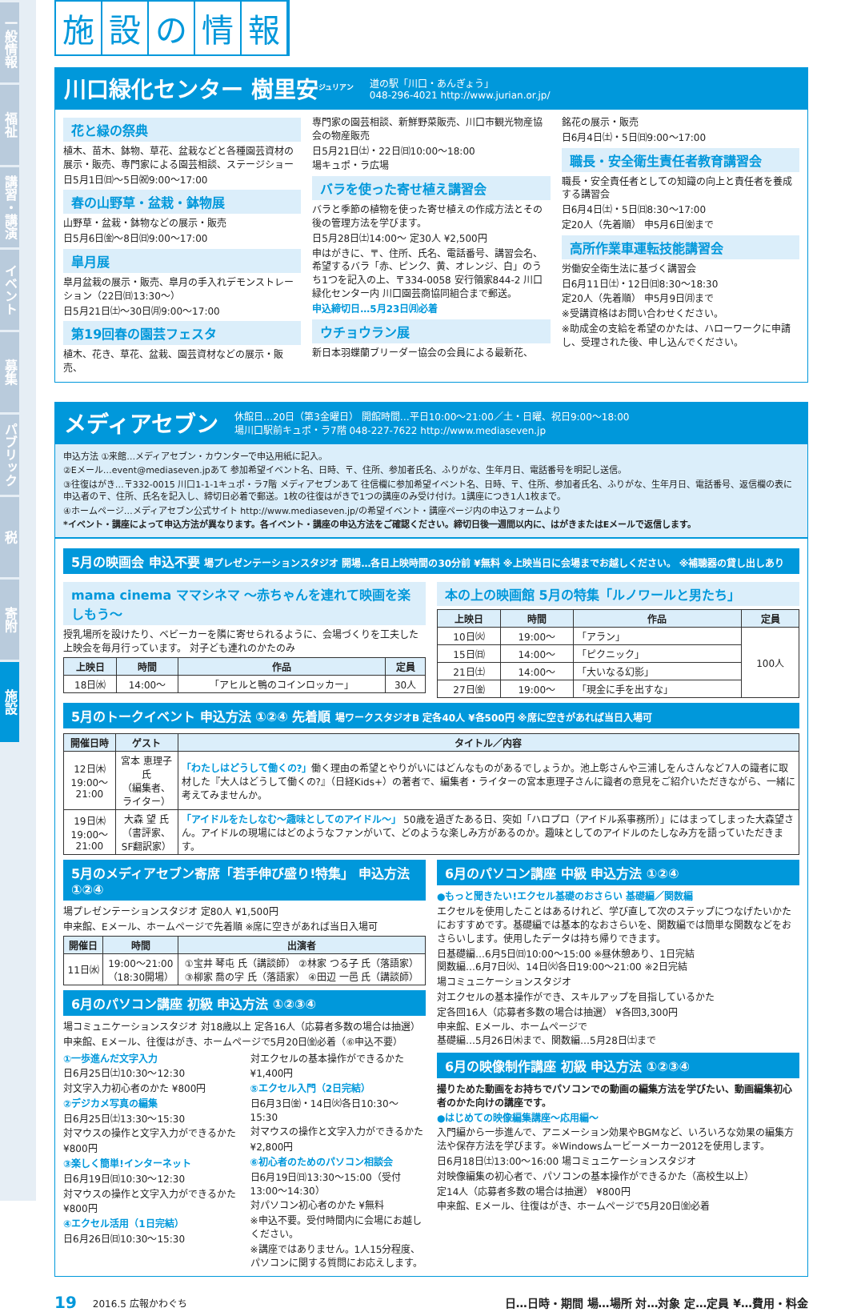一般情報
福祉
講習・講演
イベント
募集
パブリック
税
寄附
施設
施設の情報
川口緑化センター 樹里安<sup>ジュリアン</sup>
道の駅「川口・あんぎょう」
048-296-4021 http://www.jurian.or.jp/
花と緑の祭典
植木、苗木、鉢物、草花、盆栽などと各種園芸資材の展示・販売、専門家による園芸相談、ステージショー
日5月1日㈰～5日㈷9:00～17:00
春の山野草・盆栽・鉢物展
山野草・盆栽・鉢物などの展示・販売
日5月6日㈮～8日㈰9:00～17:00
皐月展
皐月盆栽の展示・販売、皐月の手入れデモンストレーション（22日㈰13:30～）
日5月21日㈯～30日㈪9:00～17:00
第19回春の園芸フェスタ
植木、花き、草花、盆栽、園芸資材などの展示・販売、
専門家の園芸相談、新鮮野菜販売、川口市観光物産協会の物産販売
日5月21日㈯・22日㈰10:00～18:00
場キュポ・ラ広場
バラを使った寄せ植え講習会
バラと季節の植物を使った寄せ植えの作成方法とその後の管理方法を学びます。
日5月28日㈯14:00～ 定30人 ¥2,500円
申はがきに、〒、住所、氏名、電話番号、講習会名、希望するバラ「赤、ピンク、黄、オレンジ、白」のうち1つを記入の上、〒334-0058 安行領家844-2 川口緑化センター内 川口園芸商協同組合まで郵送。
申込締切日…5月23日㈪必着
ウチョウラン展
新日本羽蝶蘭ブリーダー協会の会員による最新花、
銘花の展示・販売
日6月4日㈯・5日㈰9:00～17:00
職長・安全衛生責任者教育講習会
職長・安全責任者としての知識の向上と責任者を養成する講習会
日6月4日㈯・5日㈰8:30～17:00
定20人（先着順） 申5月6日㈮まで
高所作業車運転技能講習会
労働安全衛生法に基づく講習会
日6月11日㈯・12日㈰8:30～18:30
定20人（先着順） 申5月9日㈪まで
※受講資格はお問い合わせください。
※助成金の支給を希望のかたは、ハローワークに申請し、受理された後、申し込んでください。
メディアセブン
休館日…20日（第3金曜日） 開館時間…平日10:00～21:00／土・日曜、祝日9:00～18:00
場川口駅前キュポ・ラ7階 048-227-7622 http://www.mediaseven.jp
申込方法 ①来館…メディアセブン・カウンターで申込用紙に記入。
②Eメール…event@mediaseven.jpあて 参加希望イベント名、日時、〒、住所、参加者氏名、ふりがな、生年月日、電話番号を明記し送信。
③往復はがき…〒332-0015 川口1-1-1キュポ・ラ7階 メディアセブンあて 往信欄に参加希望イベント名、日時、〒、住所、参加者氏名、ふりがな、生年月日、電話番号、返信欄の表に申込者の〒、住所、氏名を記入し、締切日必着で郵送。1枚の往復はがきで1つの講座のみ受け付け。1講座につき1人1枚まで。
④ホームページ…メディアセブン公式サイト http://www.mediaseven.jp/の希望イベント・講座ページ内の申込フォームより
*イベント・講座によって申込方法が異なります。各イベント・講座の申込方法をご確認ください。締切日後一週間以内に、はがきまたはEメールで返信します。
5月の映画会 申込不要 場プレゼンテーションスタジオ 開場…各日上映時間の30分前 ¥無料 ※上映当日に会場までお越しください。 ※補聴器の貸し出しあり
mama cinema ママシネマ ～赤ちゃんを連れて映画を楽しもう～
授乳場所を設けたり、ベビーカーを隣に寄せられるように、会場づくりを工夫した上映会を毎月行っています。 対子ども連れのかたのみ
| 上映日 | 時間 | 作品 | 定員 |
| --- | --- | --- | --- |
| 18日㈬ | 14:00～ | 「アヒルと鴨のコインロッカー」 | 30人 |
本の上の映画館 5月の特集「ルノワールと男たち」
| 上映日 | 時間 | 作品 | 定員 |
| --- | --- | --- | --- |
| 10日㈫ | 19:00～ | 「アラン」 | 100人 |
| 15日㈰ | 14:00～ | 「ピクニック」 | |
| 21日㈯ | 14:00～ | 「大いなる幻影」 | |
| 27日㈮ | 19:00～ | 「現金に手を出すな」 | |
5月のトークイベント 申込方法 ①②④ 先着順 場ワークスタジオB 定各40人 ¥各500円 ※席に空きがあれば当日入場可
| 開催日時 | ゲスト | タイトル／内容 |
| --- | --- | --- |
| 12日㈭ 19:00～21:00 | 宮本 恵理子 氏 （編集者、ライター） | 「わたしはどうして働くの?」 働く理由の希望とやりがいにはどんなものがあるでしょうか。池上彰さんや三浦しをんさんなど7人の識者に取材した『大人はどうして働くの?』（日経Kids+）の著者で、編集者・ライターの宮本恵理子さんに識者の意見をご紹介いただきながら、一緒に考えてみませんか。 |
| 19日㈭ 19:00～21:00 | 大森 望 氏 （書評家、SF翻訳家） | 「アイドルをたしなむ～趣味としてのアイドル～」 50歳を過ぎたある日、突如「ハロプロ（アイドル系事務所）」にはまってしまった大森望さん。アイドルの現場にはどのようなファンがいて、どのような楽しみ方があるのか。趣味としてのアイドルのたしなみ方を語っていただきます。 |
5月のメディアセブン寄席「若手伸び盛り!特集」 申込方法 ①②④
場プレゼンテーションスタジオ 定80人 ¥1,500円
申来館、Eメール、ホームページで先着順 ※席に空きがあれば当日入場可
| 開催日 | 時間 | 出演者 |
| --- | --- | --- |
| 11日㈬ | 19:00～21:00 （18:30開場） | ①宝井 琴屯 氏（講談師） ②林家 つる子 氏（落語家） ③柳家 喬の字 氏（落語家） ④田辺 一邑 氏（講談師） |
6月のパソコン講座 初級 申込方法 ①②③④
場コミュニケーションスタジオ 対18歳以上 定各16人（応募者多数の場合は抽選）
申来館、Eメール、往復はがき、ホームページで5月20日㈮必着（⑥申込不要）
①一歩進んだ文字入力
日6月25日㈯10:30～12:30
対文字入力初心者のかた ¥800円
②デジカメ写真の編集
日6月25日㈯13:30～15:30
対マウスの操作と文字入力ができるかた
¥800円
③楽しく簡単!インターネット
日6月19日㈰10:30～12:30
対マウスの操作と文字入力ができるかた
¥800円
④エクセル活用（1日完結）
日6月26日㈰10:30～15:30
対エクセルの基本操作ができるかた
¥1,400円
⑤エクセル入門（2日完結）
日6月3日㈮・14日㈫各日10:30～15:30
対マウスの操作と文字入力ができるかた
¥2,800円
⑥初心者のためのパソコン相談会
日6月19日㈰13:30～15:00（受付13:00～14:30）
対パソコン初心者のかた ¥無料
※申込不要。受付時間内に会場にお越しください。
※講座ではありません。1人15分程度、パソコンに関する質問にお応えします。
6月のパソコン講座 中級 申込方法 ①②④
●もっと聞きたい!エクセル基礎のおさらい 基礎編／関数編
エクセルを使用したことはあるけれど、学び直して次のステップにつなげたいかたにおすすめです。基礎編では基本的なおさらいを、関数編では簡単な関数などをおさらいします。使用したデータは持ち帰りできます。
日基礎編…6月5日㈰10:00～15:00 ※昼休憩あり、1日完結
関数編…6月7日㈫、14日㈫各日19:00～21:00 ※2日完結
場コミュニケーションスタジオ
対エクセルの基本操作ができ、スキルアップを目指しているかた
定各回16人（応募者多数の場合は抽選） ¥各回3,300円
申来館、Eメール、ホームページで
基礎編…5月26日㈭まで、関数編…5月28日㈯まで
6月の映像制作講座 初級 申込方法 ①②③④
撮りためた動画をお持ちでパソコンでの動画の編集方法を学びたい、動画編集初心者のかた向けの講座です。
●はじめての映像編集講座～応用編～
入門編から一歩進んで、アニメーション効果やBGMなど、いろいろな効果の編集方法や保存方法を学びます。※Windowsムービーメーカー2012を使用します。
日6月18日㈯13:00～16:00 場コミュニケーションスタジオ
対映像編集の初心者で、パソコンの基本操作ができるかた（高校生以上）
定14人（応募者多数の場合は抽選） ¥800円
申来館、Eメール、往復はがき、ホームページで5月20日㈮必着
19 2016.5 広報かわぐち 日…日時・期間 場…場所 対…対象 定…定員 ¥…費用・料金